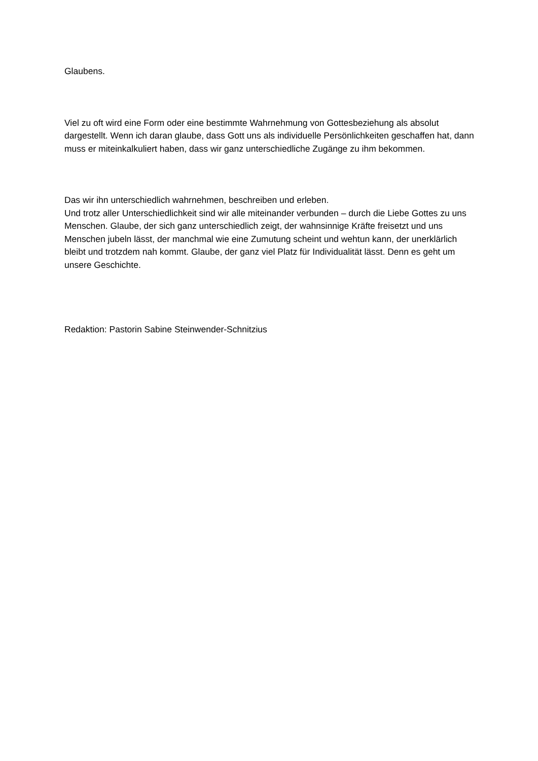Glaubens.
Viel zu oft wird eine Form oder eine bestimmte Wahrnehmung von Gottesbeziehung als absolut dargestellt. Wenn ich daran glaube, dass Gott uns als individuelle Persönlichkeiten geschaffen hat, dann muss er miteinkalkuliert haben, dass wir ganz unterschiedliche Zugänge zu ihm bekommen.
Das wir ihn unterschiedlich wahrnehmen, beschreiben und erleben.
Und trotz aller Unterschiedlichkeit sind wir alle miteinander verbunden – durch die Liebe Gottes zu uns Menschen. Glaube, der sich ganz unterschiedlich zeigt, der wahnsinnige Kräfte freisetzt und uns Menschen jubeln lässt, der manchmal wie eine Zumutung scheint und wehtun kann, der unerklärlich bleibt und trotzdem nah kommt. Glaube, der ganz viel Platz für Individualität lässt. Denn es geht um unsere Geschichte.
Redaktion: Pastorin Sabine Steinwender-Schnitzius